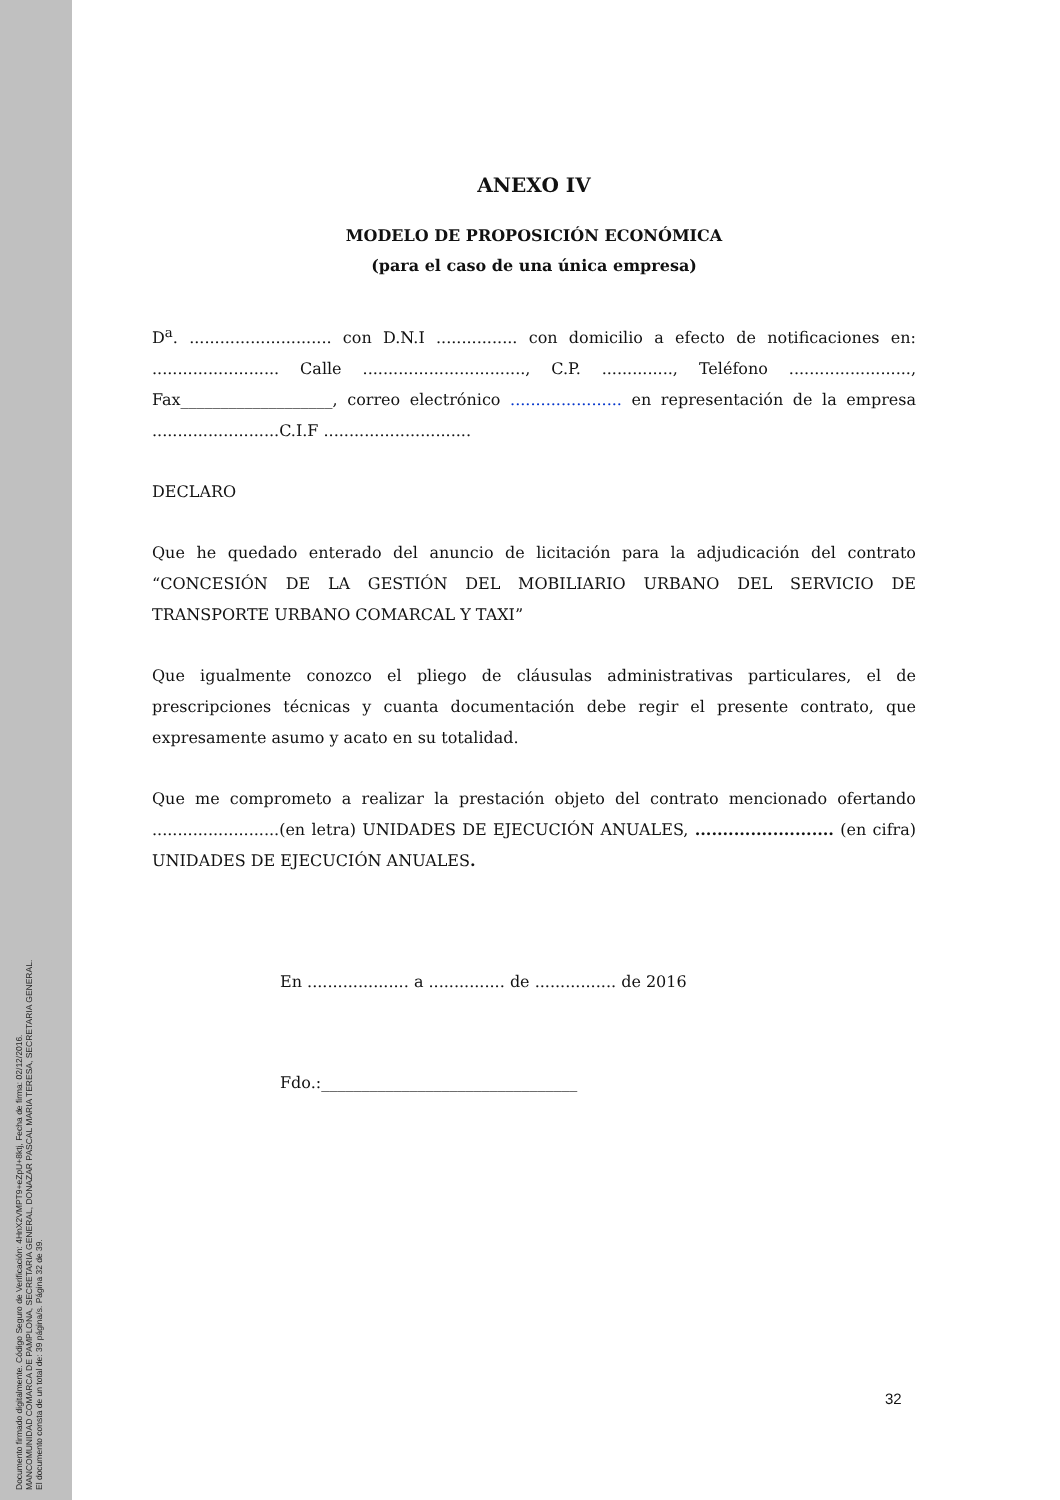Documento firmado digitalmente. Código Seguro de Verificación: 4HnX2VMPT9+eZpU+8ktj, Fecha de firma: 02/12/2016.
MANCOMUNIDAD COMARCA DE PAMPLONA, SECRETARIA GENERAL, DONAZAR PASCAL MARIA TERESA, SECRETARIA GENERAL.
El documento consta de un total de: 39 página/s. Página 32 de 39.
ANEXO IV
MODELO DE PROPOSICIÓN ECONÓMICA
(para el caso de una única empresa)
D<sup>a</sup>. ............................ con D.N.I ................ con domicilio a efecto de notificaciones en: ......................... Calle ................................, C.P. .............., Teléfono ........................, Fax___________________, correo electrónico ...................... en representación de la empresa .........................C.I.F .............................
DECLARO
Que he quedado enterado del anuncio de licitación para la adjudicación del contrato “CONCESIÓN DE LA GESTIÓN DEL MOBILIARIO URBANO DEL SERVICIO DE TRANSPORTE URBANO COMARCAL Y TAXI”
Que igualmente conozco el pliego de cláusulas administrativas particulares, el de prescripciones técnicas y cuanta documentación debe regir el presente contrato, que expresamente asumo y acato en su totalidad.
Que me comprometo a realizar la prestación objeto del contrato mencionado ofertando .........................(en letra) UNIDADES DE EJECUCIÓN ANUALES, ......................... (en cifra) UNIDADES DE EJECUCIÓN ANUALES.
En .................... a ............... de ................ de 2016
Fdo.:________________________________
32